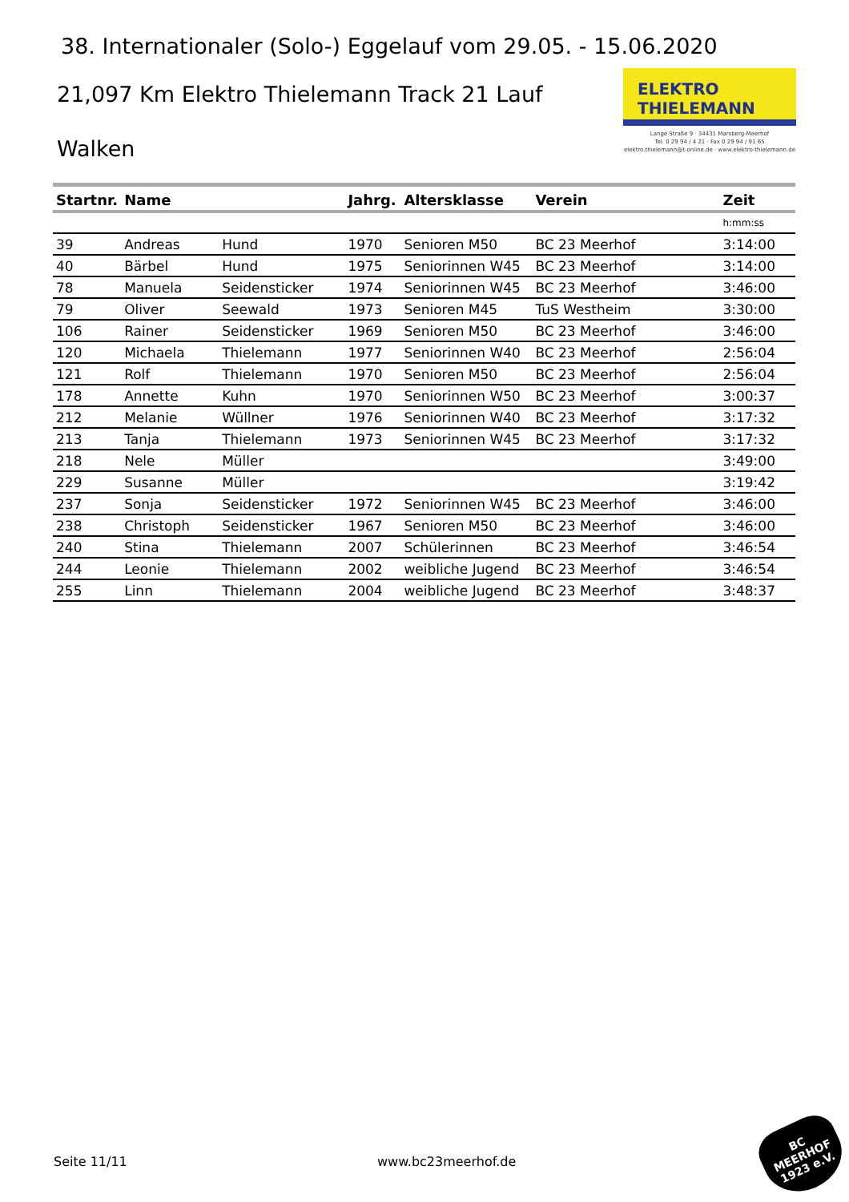38. Internationaler (Solo-) Eggelauf vom 29.05. - 15.06.2020
21,097 Km Elektro Thielemann Track 21 Lauf
Walken
ELEKTRO
THIELEMANN
Lange Straße 9 · 34431 Marsberg-Meerhof
Tel. 0 29 94 / 4 21 · Fax 0 29 94 / 91 65
elektro.thielemann@t-online.de · www.elektro-thielemann.de
| Startnr. | Name | | Jahrg. | Altersklasse | Verein | Zeit |
| --- | --- | --- | --- | --- | --- | --- |
| | | | | | | h:mm:ss |
| 39 | Andreas | Hund | 1970 | Senioren M50 | BC 23 Meerhof | 3:14:00 |
| 40 | Bärbel | Hund | 1975 | Seniorinnen W45 | BC 23 Meerhof | 3:14:00 |
| 78 | Manuela | Seidensticker | 1974 | Seniorinnen W45 | BC 23 Meerhof | 3:46:00 |
| 79 | Oliver | Seewald | 1973 | Senioren M45 | TuS Westheim | 3:30:00 |
| 106 | Rainer | Seidensticker | 1969 | Senioren M50 | BC 23 Meerhof | 3:46:00 |
| 120 | Michaela | Thielemann | 1977 | Seniorinnen W40 | BC 23 Meerhof | 2:56:04 |
| 121 | Rolf | Thielemann | 1970 | Senioren M50 | BC 23 Meerhof | 2:56:04 |
| 178 | Annette | Kuhn | 1970 | Seniorinnen W50 | BC 23 Meerhof | 3:00:37 |
| 212 | Melanie | Wüllner | 1976 | Seniorinnen W40 | BC 23 Meerhof | 3:17:32 |
| 213 | Tanja | Thielemann | 1973 | Seniorinnen W45 | BC 23 Meerhof | 3:17:32 |
| 218 | Nele | Müller | | | | 3:49:00 |
| 229 | Susanne | Müller | | | | 3:19:42 |
| 237 | Sonja | Seidensticker | 1972 | Seniorinnen W45 | BC 23 Meerhof | 3:46:00 |
| 238 | Christoph | Seidensticker | 1967 | Senioren M50 | BC 23 Meerhof | 3:46:00 |
| 240 | Stina | Thielemann | 2007 | Schülerinnen | BC 23 Meerhof | 3:46:54 |
| 244 | Leonie | Thielemann | 2002 | weibliche Jugend | BC 23 Meerhof | 3:46:54 |
| 255 | Linn | Thielemann | 2004 | weibliche Jugend | BC 23 Meerhof | 3:48:37 |
Seite 11/11 www.bc23meerhof.de
BC
MEERHOF
1923 e.V.